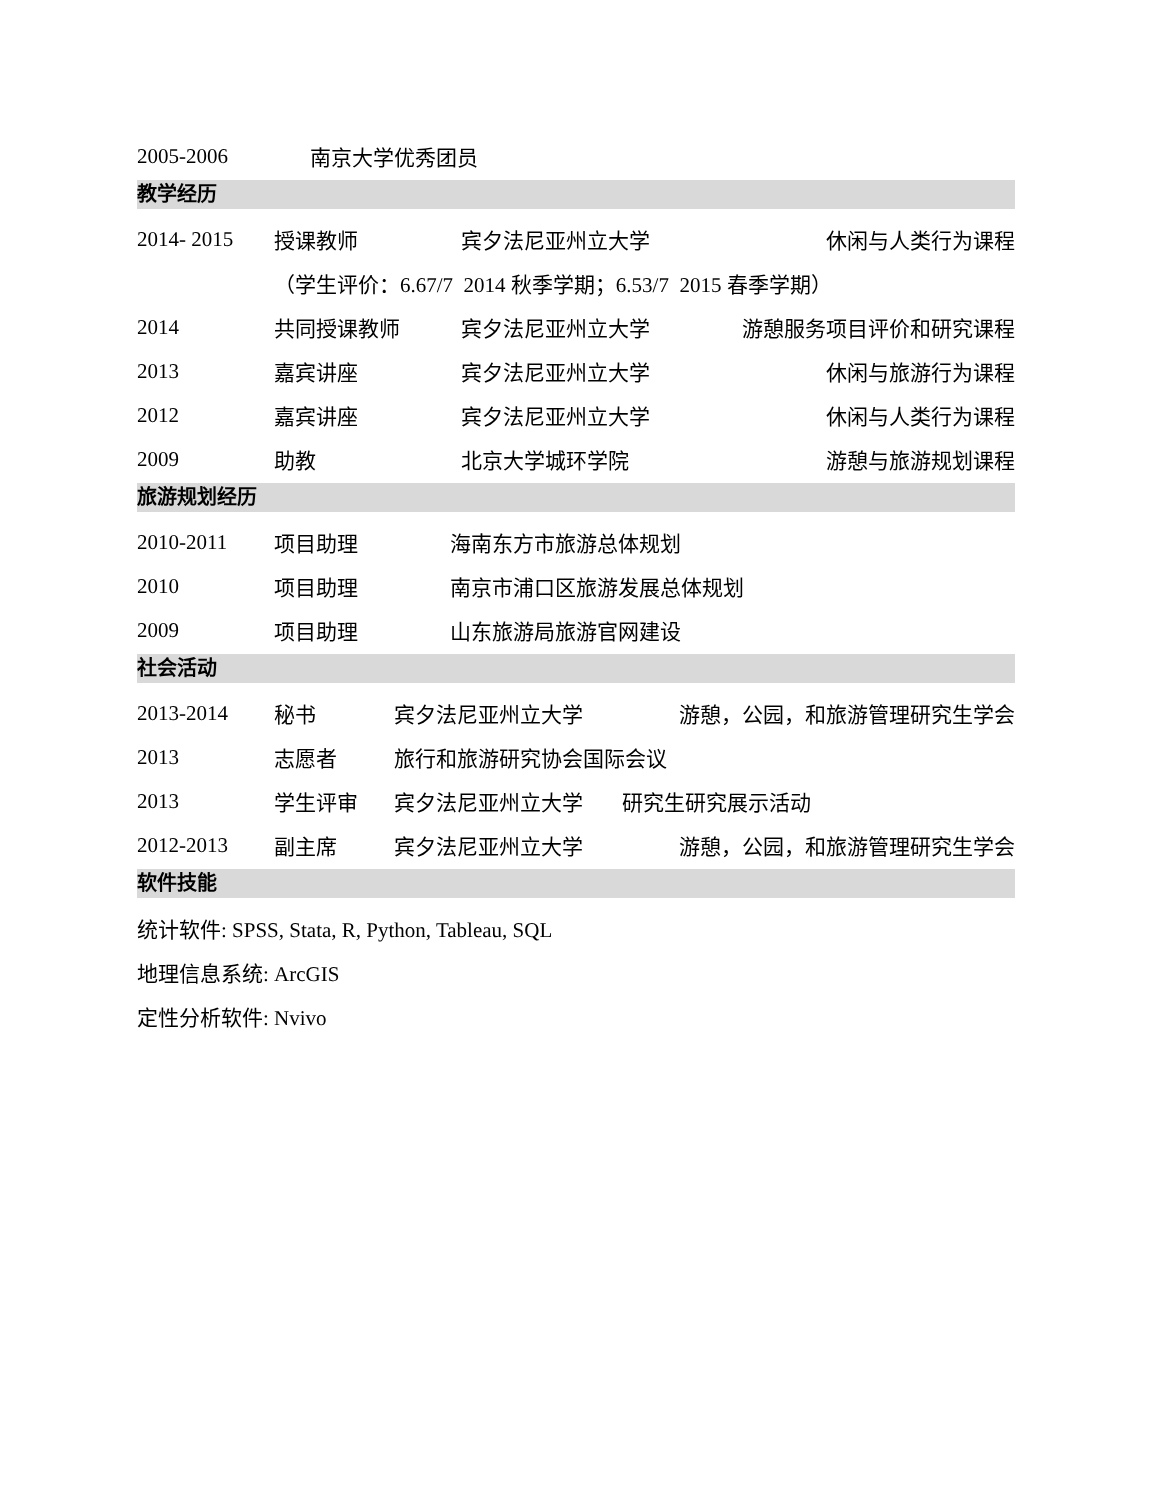2005-2006 南京大学优秀团员
教学经历
2014- 2015 授课教师 宾夕法尼亚州立大学 休闲与人类行为课程
（学生评价：6.67/7 2014 秋季学期；6.53/7 2015 春季学期）
2014 共同授课教师 宾夕法尼亚州立大学 游憩服务项目评价和研究课程
2013 嘉宾讲座 宾夕法尼亚州立大学 休闲与旅游行为课程
2012 嘉宾讲座 宾夕法尼亚州立大学 休闲与人类行为课程
2009 助教 北京大学城环学院 游憩与旅游规划课程
旅游规划经历
2010-2011 项目助理 海南东方市旅游总体规划
2010 项目助理 南京市浦口区旅游发展总体规划
2009 项目助理 山东旅游局旅游官网建设
社会活动
2013-2014 秘书 宾夕法尼亚州立大学 游憩，公园，和旅游管理研究生学会
2013 志愿者 旅行和旅游研究协会国际会议
2013 学生评审 宾夕法尼亚州立大学 研究生研究展示活动
2012-2013 副主席 宾夕法尼亚州立大学 游憩，公园，和旅游管理研究生学会
软件技能
统计软件: SPSS, Stata, R, Python, Tableau, SQL
地理信息系统: ArcGIS
定性分析软件: Nvivo